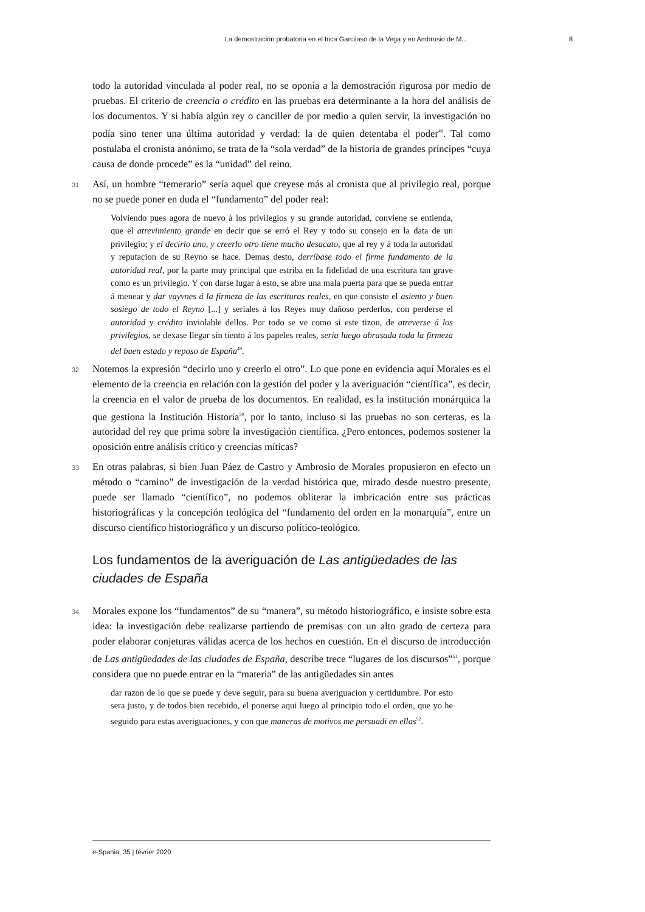La demostración probatoria en el Inca Garcilaso de la Vega y en Ambrosio de M... 8
todo la autoridad vinculada al poder real, no se oponía a la demostración rigurosa por medio de pruebas. El criterio de creencia o crédito en las pruebas era determinante a la hora del análisis de los documentos. Y si había algún rey o canciller de por medio a quien servir, la investigación no podía sino tener una última autoridad y verdad: la de quien detentaba el poder<sup>48</sup>. Tal como postulaba el cronista anónimo, se trata de la “sola verdad” de la historia de grandes príncipes “cuya causa de donde procede” es la “unidad” del reino.
31 Así, un hombre “temerario” sería aquel que creyese más al cronista que al privilegio real, porque no se puede poner en duda el “fundamento” del poder real:
Volviendo pues agora de nuevo á los privilegios y su grande autoridad, conviene se entienda, que el atrevimiento grande en decir que se erró el Rey y todo su consejo en la data de un privilegio; y el decirlo uno, y creerlo otro tiene mucho desacato, que al rey y á toda la autoridad y reputacion de su Reyno se hace. Demas desto, derríbase todo el firme fundamento de la autoridad real, por la parte muy principal que estriba en la fidelidad de una escritura tan grave como es un privilegio. Y con darse lugar á esto, se abre una mala puerta para que se pueda entrar á menear y dar vayvnes á la firmeza de las escrituras reales, en que consiste el asiento y buen sosiego de todo el Reyno [...] y seríales á los Reyes muy dañoso perderlos, con perderse el autoridad y crédito inviolable dellos. Por todo se ve como si este tizon, de atreverse á los privilegios, se dexase llegar sin tiento á los papeles reales, seria luego abrasada toda la firmeza del buen estado y reposo de España<sup>49</sup>.
32 Notemos la expresión “decirlo uno y creerlo el otro”. Lo que pone en evidencia aquí Morales es el elemento de la creencia en relación con la gestión del poder y la averiguación “científica”, es decir, la creencia en el valor de prueba de los documentos. En realidad, es la institución monárquica la que gestiona la Institución Historia<sup>50</sup>, por lo tanto, incluso si las pruebas no son certeras, es la autoridad del rey que prima sobre la investigación científica. ¿Pero entonces, podemos sostener la oposición entre análisis crítico y creencias míticas?
33 En otras palabras, si bien Juan Páez de Castro y Ambrosio de Morales propusieron en efecto un método o “camino” de investigación de la verdad histórica que, mirado desde nuestro presente, puede ser llamado “científico”, no podemos obliterar la imbricación entre sus prácticas historiográficas y la concepción teológica del “fundamento del orden en la monarquía”, entre un discurso científico historiográfico y un discurso político-teológico.
Los fundamentos de la averiguación de Las antigüedades de las ciudades de España
34 Morales expone los “fundamentos” de su “manera”, su método historiográfico, e insiste sobre esta idea: la investigación debe realizarse partiendo de premisas con un alto grado de certeza para poder elaborar conjeturas válidas acerca de los hechos en cuestión. En el discurso de introducción de Las antigüedades de las ciudades de España, describe trece “lugares de los discursos”<sup>51</sup>, porque considera que no puede entrar en la “materia” de las antigüedades sin antes
dar razon de lo que se puede y deve seguir, para su buena averiguacion y certidumbre. Por esto sera justo, y de todos bien recebido, el ponerse aqui luego al principio todo el orden, que yo he seguido para estas averiguaciones, y con que maneras de motivos me persuadi en ellas<sup>52</sup>.
e-Spania, 35 | février 2020